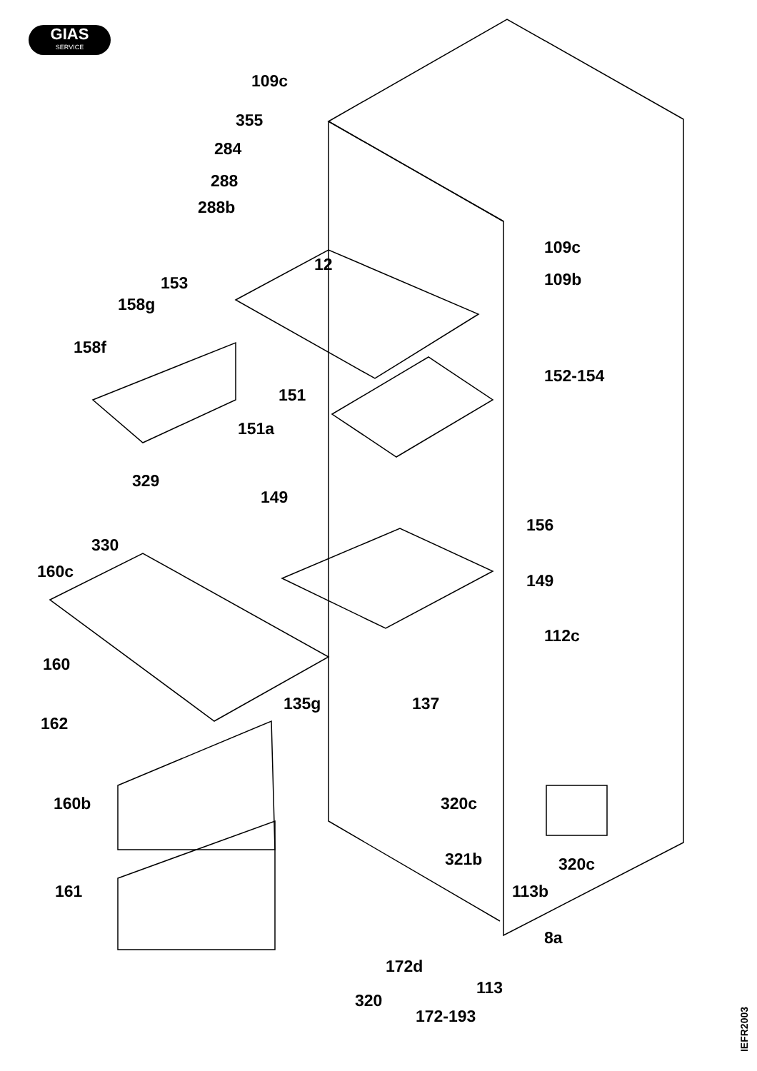GIAS
SERVICE
109c
355
284
288
288b
12
109c
109b
153
158g
158f
152-154
151
151a
329
149
156
330
160c 149
112c
160
135g 137
162
160b 320c
321b 320c
161 113b
8a
172d
113
320
172-193
IEFR2003